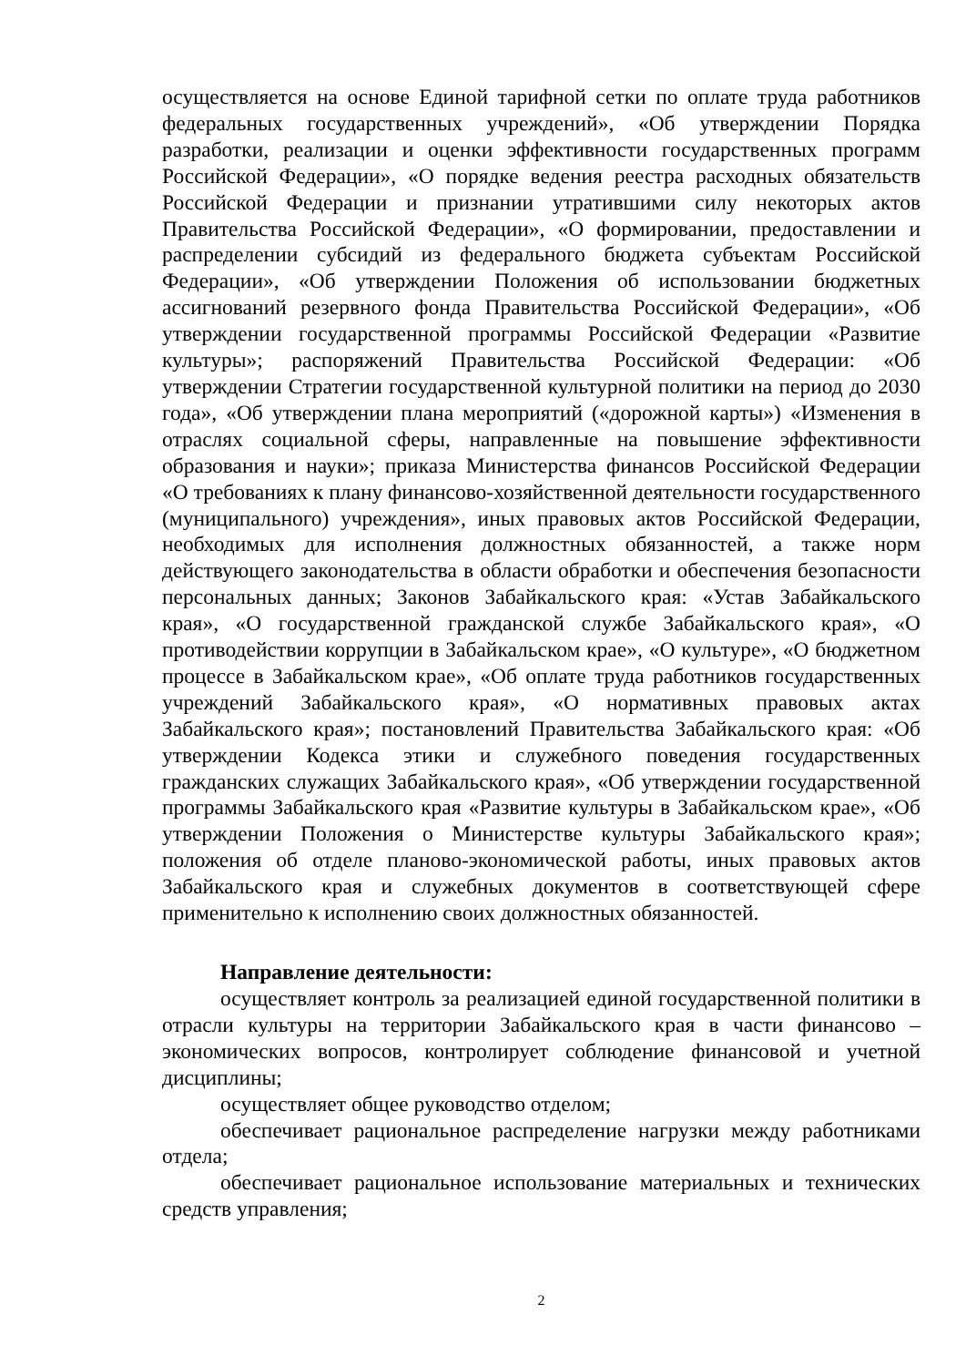осуществляется на основе Единой тарифной сетки по оплате труда работников федеральных государственных учреждений», «Об утверждении Порядка разработки, реализации и оценки эффективности государственных программ Российской Федерации», «О порядке ведения реестра расходных обязательств Российской Федерации и признании утратившими силу некоторых актов Правительства Российской Федерации», «О формировании, предоставлении и распределении субсидий из федерального бюджета субъектам Российской Федерации», «Об утверждении Положения об использовании бюджетных ассигнований резервного фонда Правительства Российской Федерации», «Об утверждении государственной программы Российской Федерации «Развитие культуры»; распоряжений Правительства Российской Федерации: «Об утверждении Стратегии государственной культурной политики на период до 2030 года», «Об утверждении плана мероприятий («дорожной карты») «Изменения в отраслях социальной сферы, направленные на повышение эффективности образования и науки»; приказа Министерства финансов Российской Федерации «О требованиях к плану финансово-хозяйственной деятельности государственного (муниципального) учреждения», иных правовых актов Российской Федерации, необходимых для исполнения должностных обязанностей, а также норм действующего законодательства в области обработки и обеспечения безопасности персональных данных; Законов Забайкальского края: «Устав Забайкальского края», «О государственной гражданской службе Забайкальского края», «О противодействии коррупции в Забайкальском крае», «О культуре», «О бюджетном процессе в Забайкальском крае», «Об оплате труда работников государственных учреждений Забайкальского края», «О нормативных правовых актах Забайкальского края»; постановлений Правительства Забайкальского края: «Об утверждении Кодекса этики и служебного поведения государственных гражданских служащих Забайкальского края», «Об утверждении государственной программы Забайкальского края «Развитие культуры в Забайкальском крае», «Об утверждении Положения о Министерстве культуры Забайкальского края»; положения об отделе планово-экономической работы, иных правовых актов Забайкальского края и служебных документов в соответствующей сфере применительно к исполнению своих должностных обязанностей.
Направление деятельности:
осуществляет контроль за реализацией единой государственной политики в отрасли культуры на территории Забайкальского края в части финансово – экономических вопросов, контролирует соблюдение финансовой и учетной дисциплины;
осуществляет общее руководство отделом;
обеспечивает рациональное распределение нагрузки между работниками отдела;
обеспечивает рациональное использование материальных и технических средств управления;
2